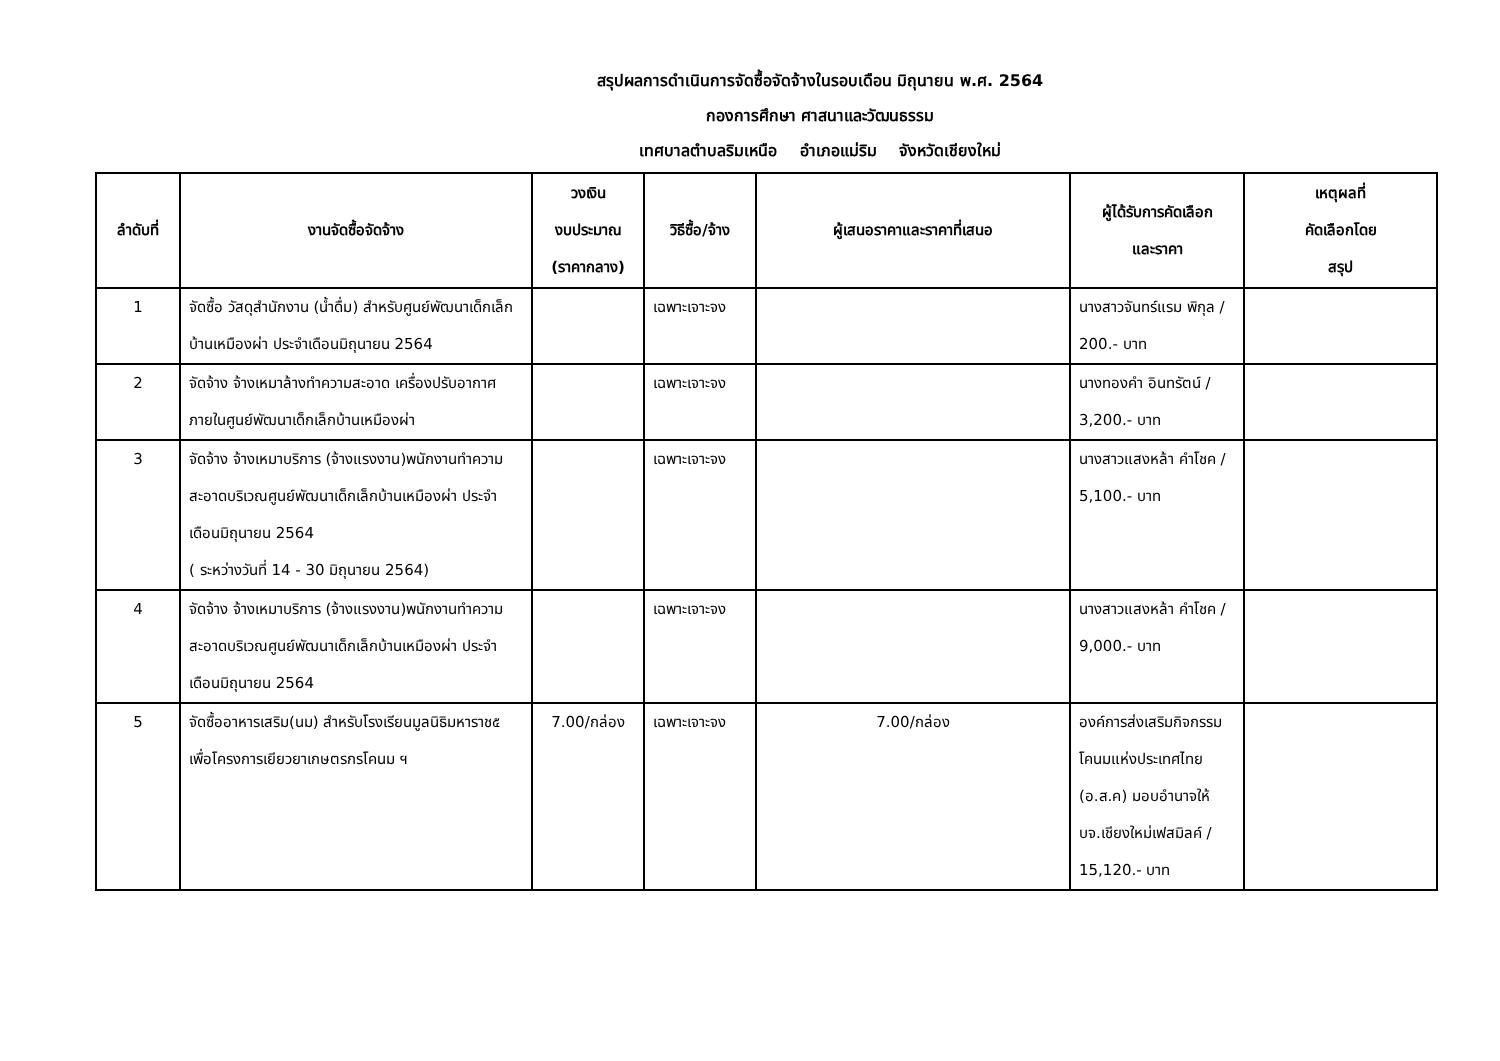สรุปผลการดำเนินการจัดซื้อจัดจ้างในรอบเดือน มิถุนายน พ.ศ. 2564
กองการศึกษา ศาสนาและวัฒนธรรม
เทศบาลตำบลริมเหนือ อำเภอแม่ริม จังหวัดเชียงใหม่
| ลำดับที่ | งานจัดซื้อจัดจ้าง | วงเงิน งบประมาณ (ราคากลาง) | วิธีซื้อ/จ้าง | ผู้เสนอราคาและราคาที่เสนอ | ผู้ได้รับการคัดเลือก และราคา | เหตุผลที่ คัดเลือกโดย สรุป |
| --- | --- | --- | --- | --- | --- | --- |
| 1 | จัดซื้อ วัสดุสำนักงาน (น้ำดื่ม) สำหรับศูนย์พัฒนาเด็กเล็กบ้านเหมืองผ่า ประจำเดือนมิถุนายน 2564 | | เฉพาะเจาะจง | | นางสาวจันทร์แรม พิกุล / 200.- บาท | |
| 2 | จัดจ้าง จ้างเหมาล้างทำความสะอาด เครื่องปรับอากาศภายในศูนย์พัฒนาเด็กเล็กบ้านเหมืองผ่า | | เฉพาะเจาะจง | | นางทองคำ อินทรัตน์ / 3,200.- บาท | |
| 3 | จัดจ้าง จ้างเหมาบริการ (จ้างแรงงาน)พนักงานทำความสะอาดบริเวณศูนย์พัฒนาเด็กเล็กบ้านเหมืองผ่า ประจำเดือนมิถุนายน 2564 ( ระหว่างวันที่ 14 - 30 มิถุนายน 2564) | | เฉพาะเจาะจง | | นางสาวแสงหล้า คำโชค / 5,100.- บาท | |
| 4 | จัดจ้าง จ้างเหมาบริการ (จ้างแรงงาน)พนักงานทำความสะอาดบริเวณศูนย์พัฒนาเด็กเล็กบ้านเหมืองผ่า ประจำเดือนมิถุนายน 2564 | | เฉพาะเจาะจง | | นางสาวแสงหล้า คำโชค / 9,000.- บาท | |
| 5 | จัดซื้ออาหารเสริม(นม) สำหรับโรงเรียนมูลนิธิมหาราช๕ เพื่อโครงการเยียวยาเกษตรกรโคนม ฯ | 7.00/กล่อง | เฉพาะเจาะจง | 7.00/กล่อง | องค์การส่งเสริมกิจกรรมโคนมแห่งประเทศไทย (อ.ส.ค) มอบอำนาจให้ บจ.เชียงใหม่เฟสมิลค์ / 15,120.- บาท | |